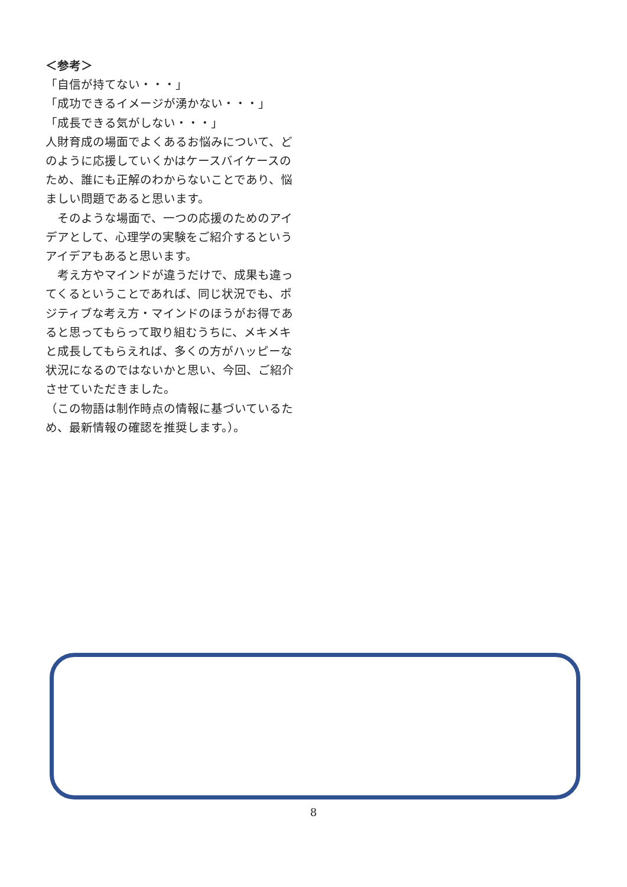＜参考＞
「自信が持てない・・・」
「成功できるイメージが湧かない・・・」
「成長できる気がしない・・・」
人財育成の場面でよくあるお悩みについて、どのように応援していくかはケースバイケースのため、誰にも正解のわからないことであり、悩ましい問題であると思います。
　そのような場面で、一つの応援のためのアイデアとして、心理学の実験をご紹介するというアイデアもあると思います。
　考え方やマインドが違うだけで、成果も違ってくるということであれば、同じ状況でも、ポジティブな考え方・マインドのほうがお得であると思ってもらって取り組むうちに、メキメキと成長してもらえれば、多くの方がハッピーな状況になるのではないかと思い、今回、ご紹介させていただきました。
（この物語は制作時点の情報に基づいているため、最新情報の確認を推奨します。）。
8